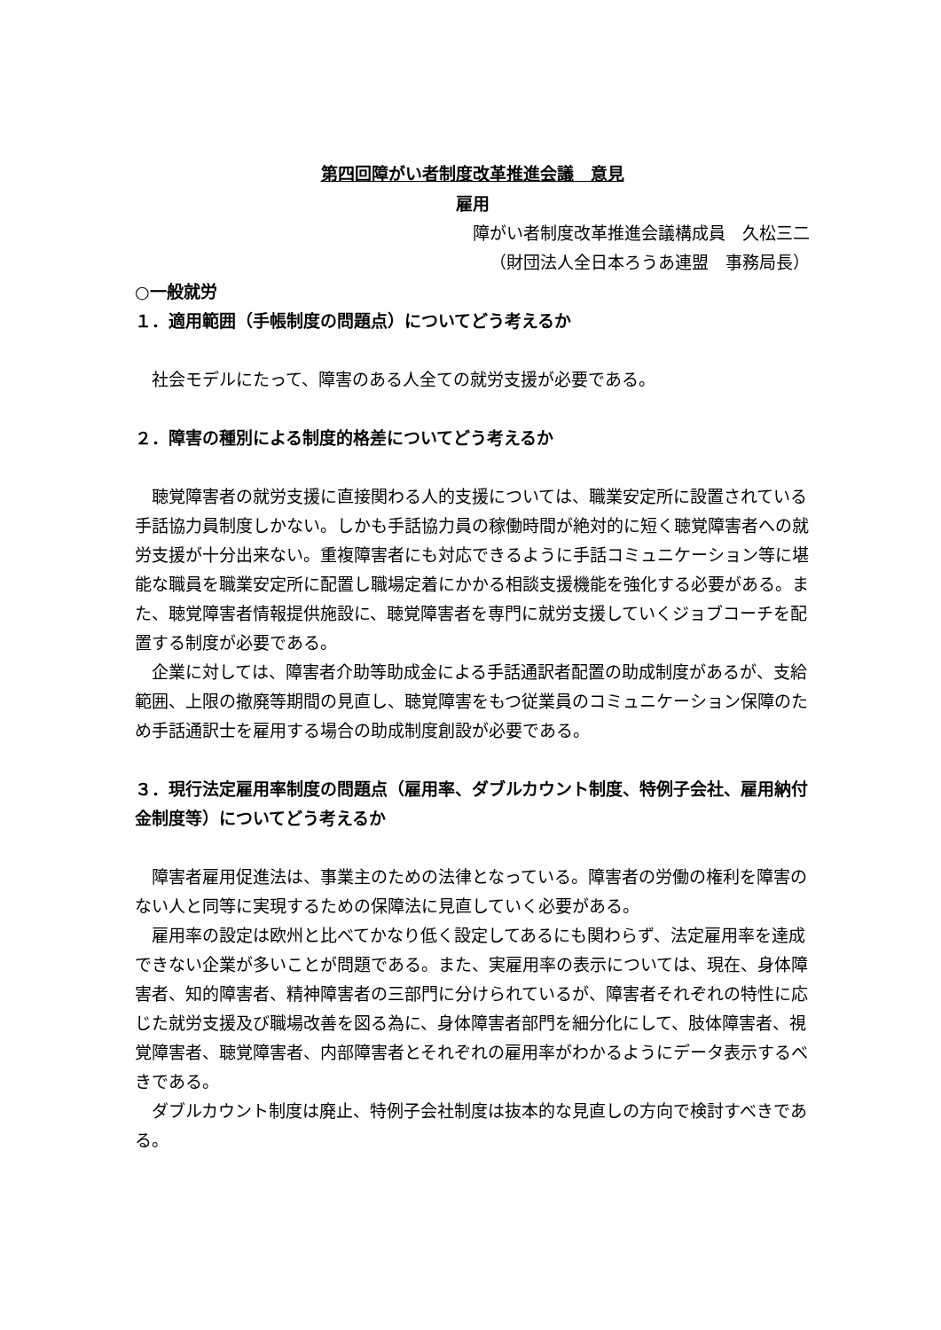第四回障がい者制度改革推進会議　意見
雇用
障がい者制度改革推進会議構成員　久松三二
（財団法人全日本ろうあ連盟　事務局長）
○一般就労
１．適用範囲（手帳制度の問題点）についてどう考えるか
社会モデルにたって、障害のある人全ての就労支援が必要である。
２．障害の種別による制度的格差についてどう考えるか
聴覚障害者の就労支援に直接関わる人的支援については、職業安定所に設置されている手話協力員制度しかない。しかも手話協力員の稼働時間が絶対的に短く聴覚障害者への就労支援が十分出来ない。重複障害者にも対応できるように手話コミュニケーション等に堪能な職員を職業安定所に配置し職場定着にかかる相談支援機能を強化する必要がある。また、聴覚障害者情報提供施設に、聴覚障害者を専門に就労支援していくジョブコーチを配置する制度が必要である。
企業に対しては、障害者介助等助成金による手話通訳者配置の助成制度があるが、支給範囲、上限の撤廃等期間の見直し、聴覚障害をもつ従業員のコミュニケーション保障のため手話通訳士を雇用する場合の助成制度創設が必要である。
３．現行法定雇用率制度の問題点（雇用率、ダブルカウント制度、特例子会社、雇用納付金制度等）についてどう考えるか
障害者雇用促進法は、事業主のための法律となっている。障害者の労働の権利を障害のない人と同等に実現するための保障法に見直していく必要がある。
雇用率の設定は欧州と比べてかなり低く設定してあるにも関わらず、法定雇用率を達成できない企業が多いことが問題である。また、実雇用率の表示については、現在、身体障害者、知的障害者、精神障害者の三部門に分けられているが、障害者それぞれの特性に応じた就労支援及び職場改善を図る為に、身体障害者部門を細分化にして、肢体障害者、視覚障害者、聴覚障害者、内部障害者とそれぞれの雇用率がわかるようにデータ表示するべきである。
ダブルカウント制度は廃止、特例子会社制度は抜本的な見直しの方向で検討すべきである。